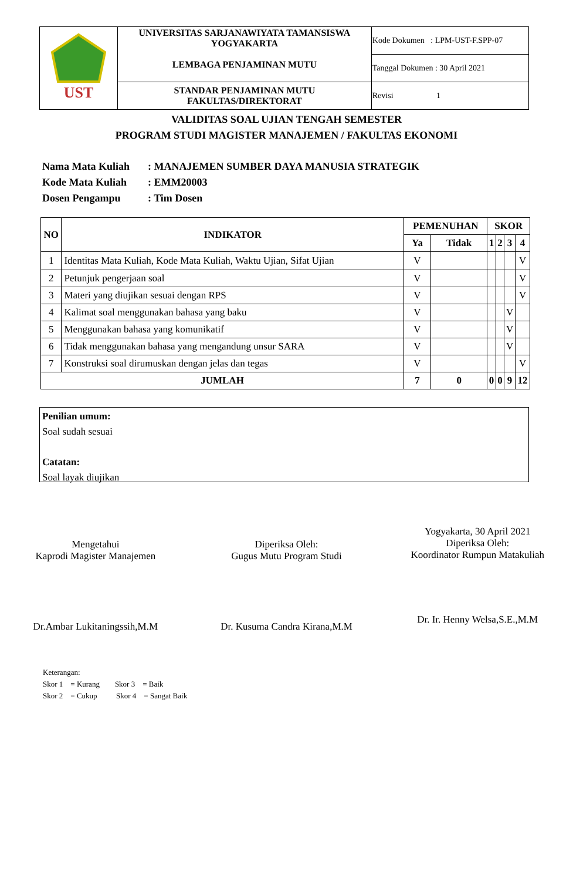| UST | UNIVERSITAS SARJANAWIYATA TAMANSISWA YOGYAKARTA LEMBAGA PENJAMINAN MUTU | Kode Dokumen : LPM-UST-F.SPP-07 |
| | | Tanggal Dokumen : 30 April 2021 |
| | STANDAR PENJAMINAN MUTU FAKULTAS/DIREKTORAT | Revisi 1 |
VALIDITAS SOAL UJIAN TENGAH SEMESTER
PROGRAM STUDI MAGISTER MANAJEMEN / FAKULTAS EKONOMI
Nama Mata Kuliah: MANAJEMEN SUMBER DAYA MANUSIA STRATEGIK
Kode Mata Kuliah: EMM20003
Dosen Pengampu: Tim Dosen
| NO | INDIKATOR | PEMENUHAN | | SKOR | | | |
| --- | --- | --- | --- | --- | --- | --- | --- |
| | | Ya | Tidak | 1 | 2 | 3 | 4 |
| 1 | Identitas Mata Kuliah, Kode Mata Kuliah, Waktu Ujian, Sifat Ujian | V | | | | | V |
| 2 | Petunjuk pengerjaan soal | V | | | | | V |
| 3 | Materi yang diujikan sesuai dengan RPS | V | | | | | V |
| 4 | Kalimat soal menggunakan bahasa yang baku | V | | | | V | |
| 5 | Menggunakan bahasa yang komunikatif | V | | | | V | |
| 6 | Tidak menggunakan bahasa yang mengandung unsur SARA | V | | | | V | |
| 7 | Konstruksi soal dirumuskan dengan jelas dan tegas | V | | | | | V |
| JUMLAH | | 7 | 0 | 0 | 0 | 9 | 12 |
Penilian umum:
Soal sudah sesuai
Catatan:
Soal layak diujikan
Mengetahui
Kaprodi Magister Manajemen
Dr.Ambar Lukitaningssih,M.M
Diperiksa Oleh:
Gugus Mutu Program Studi
Dr. Kusuma Candra Kirana,M.M
Yogyakarta, 30 April 2021
Diperiksa Oleh:
Koordinator Rumpun Matakuliah
Dr. Ir. Henny Welsa,S.E.,M.M
Keterangan:
Skor 1 = Kurang Skor 3 = Baik
Skor 2 = Cukup Skor 4 = Sangat Baik